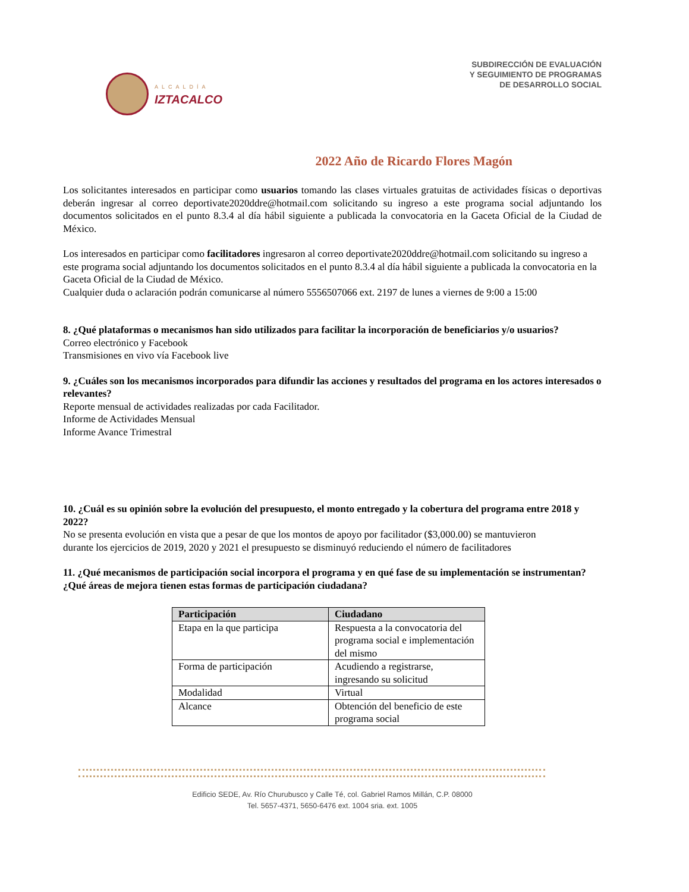ALCALDÍA
IZTACALCO
SUBDIRECCIÓN DE EVALUACIÓN
Y SEGUIMIENTO DE PROGRAMAS
DE DESARROLLO SOCIAL
2022 Año de Ricardo Flores Magón
Los solicitantes interesados en participar como usuarios tomando las clases virtuales gratuitas de actividades físicas o deportivas deberán ingresar al correo deportivate2020ddre@hotmail.com solicitando su ingreso a este programa social adjuntando los documentos solicitados en el punto 8.3.4 al día hábil siguiente a publicada la convocatoria en la Gaceta Oficial de la Ciudad de México.
Los interesados en participar como facilitadores ingresaron al correo deportivate2020ddre@hotmail.com solicitando su ingreso a este programa social adjuntando los documentos solicitados en el punto 8.3.4 al día hábil siguiente a publicada la convocatoria en la Gaceta Oficial de la Ciudad de México.
Cualquier duda o aclaración podrán comunicarse al número 5556507066 ext. 2197 de lunes a viernes de 9:00 a 15:00
8. ¿Qué plataformas o mecanismos han sido utilizados para facilitar la incorporación de beneficiarios y/o usuarios?
Correo electrónico y Facebook
Transmisiones en vivo vía Facebook live
9. ¿Cuáles son los mecanismos incorporados para difundir las acciones y resultados del programa en los actores interesados o relevantes?
Reporte mensual de actividades realizadas por cada Facilitador.
Informe de Actividades Mensual
Informe Avance Trimestral
10. ¿Cuál es su opinión sobre la evolución del presupuesto, el monto entregado y la cobertura del programa entre 2018 y 2022?
No se presenta evolución en vista que a pesar de que los montos de apoyo por facilitador ($3,000.00) se mantuvieron durante los ejercicios de 2019, 2020 y 2021 el presupuesto se disminuyó reduciendo el número de facilitadores
11. ¿Qué mecanismos de participación social incorpora el programa y en qué fase de su implementación se instrumentan? ¿Qué áreas de mejora tienen estas formas de participación ciudadana?
| Participación | Ciudadano |
| --- | --- |
| Etapa en la que participa | Respuesta a la convocatoria del programa social e implementación del mismo |
| Forma de participación | Acudiendo a registrarse, ingresando su solicitud |
| Modalidad | Virtual |
| Alcance | Obtención del beneficio de este programa social |
Edificio SEDE, Av. Río Churubusco y Calle Té, col. Gabriel Ramos Millán, C.P. 08000
Tel. 5657-4371, 5650-6476 ext. 1004 sria. ext. 1005